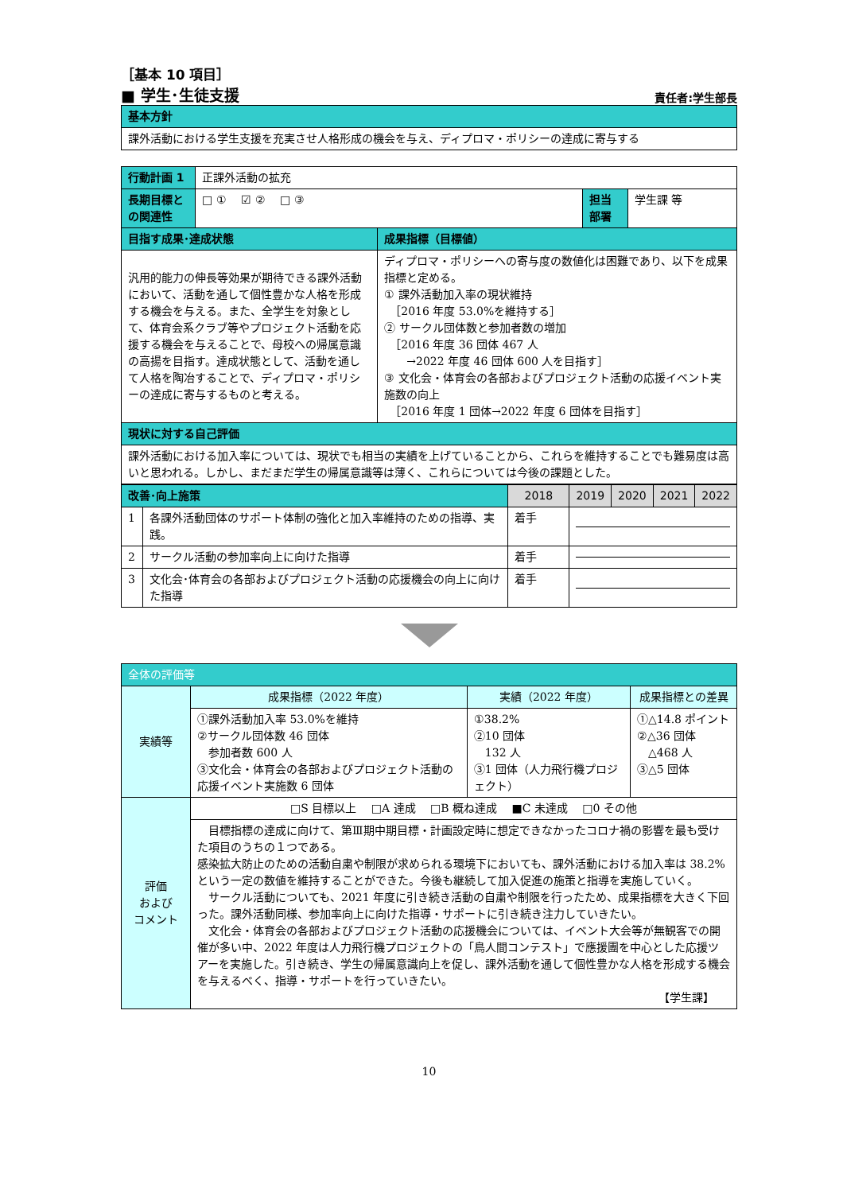［基本 10 項目］
■ 学生･生徒支援 責任者:学生部長
| 基本方針 |
| 課外活動における学生支援を充実させ人格形成の機会を与え、ディプロマ・ポリシーの達成に寄与する |
| 行動計画 1 | 正課外活動の拡充 | | | |
| 長期目標との関連性 | □ ① ☑ ② □ ③ | | 担当部署 | 学生課 等 |
| 目指す成果･達成状態 | | 成果指標（目標値） | | |
| 汎用的能力の伸長等効果が期待できる課外活動において、活動を通して個性豊かな人格を形成する機会を与える。また、全学生を対象として、体育会系クラブ等やプロジェクト活動を応援する機会を与えることで、母校への帰属意識の高揚を目指す。達成状態として、活動を通して人格を陶冶することで、ディプロマ・ポリシーの達成に寄与するものと考える。 | | ディプロマ・ポリシーへの寄与度の数値化は困難であり、以下を成果指標と定める。 ① 課外活動加入率の現状維持 ［2016 年度 53.0%を維持する］ ② サークル団体数と参加者数の増加 ［2016 年度 36 団体 467 人 →2022 年度 46 団体 600 人を目指す］ ③ 文化会・体育会の各部およびプロジェクト活動の応援イベント実施数の向上 ［2016 年度 1 団体→2022 年度 6 団体を目指す］ | | |
| 現状に対する自己評価 | | | | |
| 課外活動における加入率については、現状でも相当の実績を上げていることから、これらを維持することでも難易度は高いと思われる。しかし、まだまだ学生の帰属意識等は薄く、これらについては今後の課題とした。 | | | | |
| 改善･向上施策 | | 2018 | 2019 | 2020 | 2021 | 2022 |
| 1 | 各課外活動団体のサポート体制の強化と加入率維持のための指導、実践。 | 着手 | | | | |
| 2 | サークル活動の参加率向上に向けた指導 | 着手 | | | | |
| 3 | 文化会･体育会の各部およびプロジェクト活動の応援機会の向上に向けた指導 | 着手 | | | | |
| 全体の評価等 | | | |
| 実績等 | 成果指標（2022 年度） | 実績（2022 年度） | 成果指標との差異 |
| | ①課外活動加入率 53.0%を維持 ②サークル団体数 46 団体 参加者数 600 人 ③文化会・体育会の各部およびプロジェクト活動の応援イベント実施数 6 団体 | ①38.2% ②10 団体 132 人 ③1 団体（人力飛行機プロジェクト） | ①△14.8 ポイント ②△36 団体 △468 人 ③△5 団体 |
| 評価 および コメント | □S 目標以上 □A 達成 □B 概ね達成 ■C 未達成 □0 その他 | | |
| | 目標指標の達成に向けて、第Ⅲ期中期目標・計画設定時に想定できなかったコロナ禍の影響を最も受けた項目のうちの１つである。 感染拡大防止のための活動自粛や制限が求められる環境下においても、課外活動における加入率は 38.2%という一定の数値を維持することができた。今後も継続して加入促進の施策と指導を実施していく。 サークル活動についても、2021 年度に引き続き活動の自粛や制限を行ったため、成果指標を大きく下回った。課外活動同様、参加率向上に向けた指導・サポートに引き続き注力していきたい。 文化会・体育会の各部およびプロジェクト活動の応援機会については、イベント大会等が無観客での開催が多い中、2022 年度は人力飛行機プロジェクトの「鳥人間コンテスト」で應援團を中心とした応援ツアーを実施した。引き続き、学生の帰属意識向上を促し、課外活動を通して個性豊かな人格を形成する機会を与えるべく、指導・サポートを行っていきたい。 【学生課】 | | |
10